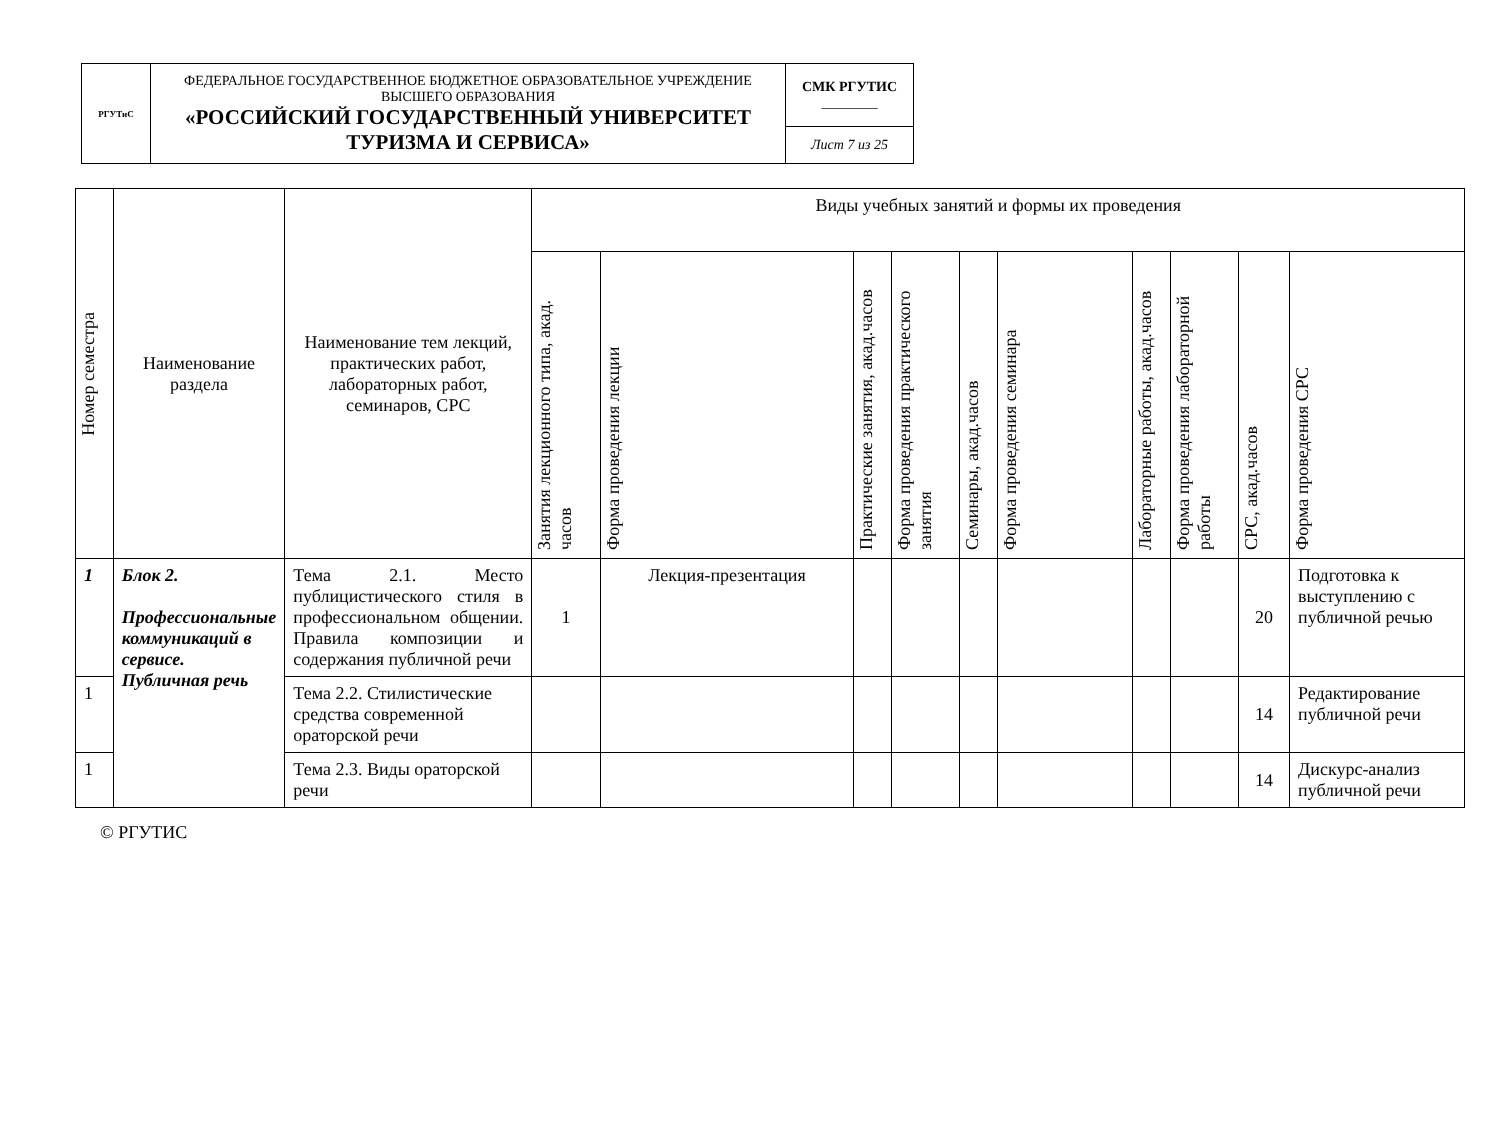| РГУТиС | ФЕДЕРАЛЬНОЕ ГОСУДАРСТВЕННОЕ БЮДЖЕТНОЕ ОБРАЗОВАТЕЛЬНОЕ УЧРЕЖДЕНИЕ ВЫСШЕГО ОБРАЗОВАНИЯ «РОССИЙСКИЙ ГОСУДАРСТВЕННЫЙ УНИВЕРСИТЕТ ТУРИЗМА И СЕРВИСА» | СМК РГУТИС ________ |
| | | Лист 7 из 25 |
| Номер семестра | Наименование раздела | Наименование тем лекций, практических работ, лабораторных работ, семинаров, СРС | Виды учебных занятий и формы их проведения | | | | | | | | | |
| --- | --- | --- | --- | --- | --- | --- | --- | --- | --- | --- | --- | --- |
| | | | Занятия лекционного типа, акад. часов | Форма проведения лекции | Практические занятия, акад.часов | Форма проведения практического занятия | Семинары, акад.часов | Форма проведения семинара | Лабораторные работы, акад.часов | Форма проведения лабораторной работы | СРС, акад.часов | Форма проведения СРС |
| 1 | Блок 2. Профессиональные коммуникаций в сервисе. Публичная речь | Тема 2.1. Место публицистического стиля в профессиональном общении. Правила композиции и содержания публичной речи | 1 | Лекция-презентация | | | | | | | 20 | Подготовка к выступлению с публичной речью |
| 1 | | Тема 2.2. Стилистические средства современной ораторской речи | | | | | | | | | 14 | Редактирование публичной речи |
| 1 | | Тема 2.3. Виды ораторской речи | | | | | | | | | 14 | Дискурс-анализ публичной речи |
© РГУТИС